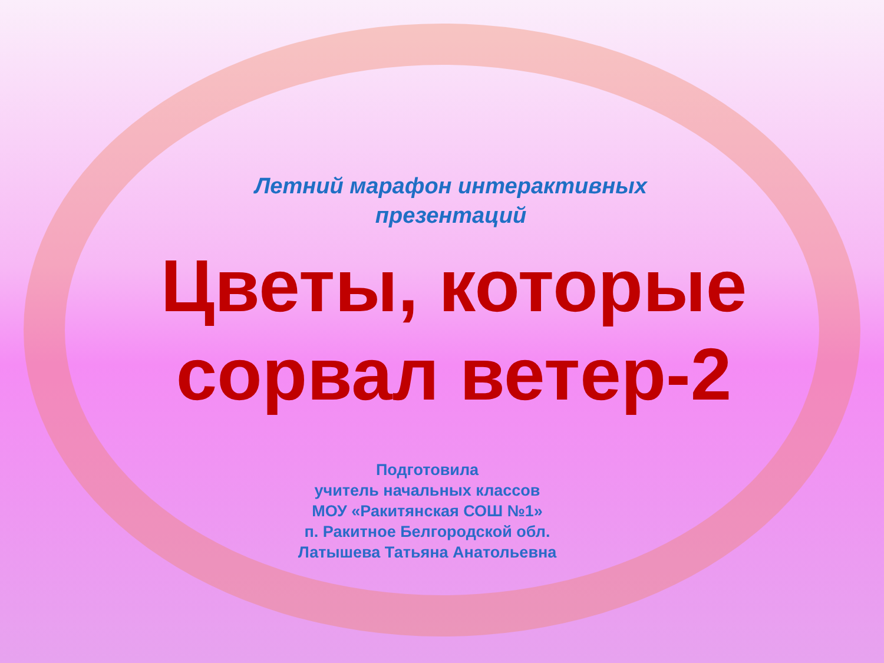Летний марафон интерактивных
презентаций
Цветы, которые
сорвал ветер-2
Подготовила
учитель начальных классов
МОУ «Ракитянская СОШ №1»
п. Ракитное Белгородской обл.
Латышева Татьяна Анатольевна